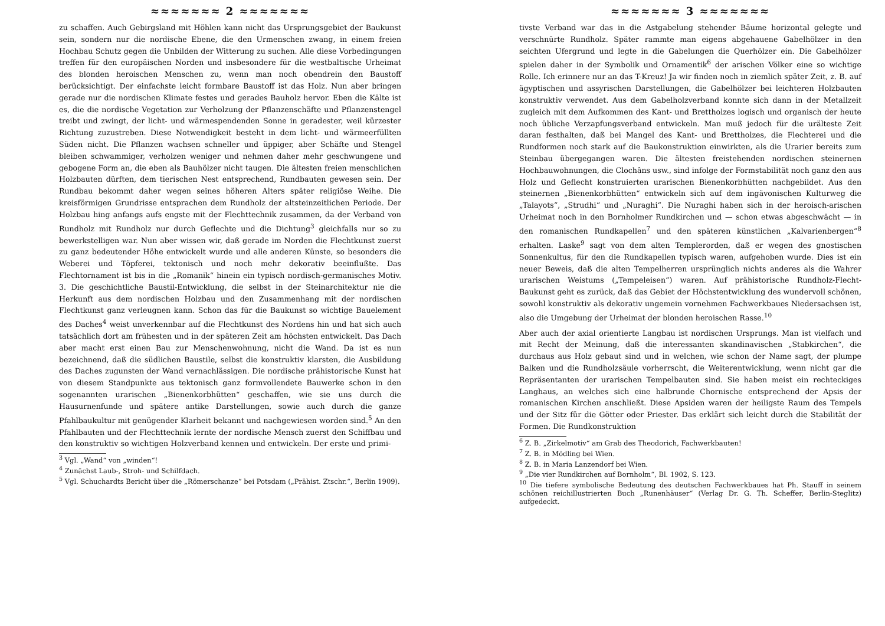≈≈≈≈≈≈≈ 2 ≈≈≈≈≈≈≈
zu schaffen. Auch Gebirgsland mit Höhlen kann nicht das Ursprungsgebiet der Baukunst sein, sondern nur die nordische Ebene, die den Urmenschen zwang, in einem freien Hochbau Schutz gegen die Unbilden der Witterung zu suchen. Alle diese Vorbedingungen treffen für den europäischen Norden und insbesondere für die westbaltische Urheimat des blonden heroischen Menschen zu, wenn man noch obendrein den Baustoff berücksichtigt. Der einfachste leicht formbare Baustoff ist das Holz. Nun aber bringen gerade nur die nordischen Klimate festes und gerades Bauholz hervor. Eben die Kälte ist es, die die nordische Vegetation zur Verholzung der Pflanzenschäfte und Pflanzenstengel treibt und zwingt, der licht- und wärmespendenden Sonne in geradester, weil kürzester Richtung zuzustreben. Diese Notwendigkeit besteht in dem licht- und wärmeerfüllten Süden nicht. Die Pflanzen wachsen schneller und üppiger, aber Schäfte und Stengel bleiben schwammiger, verholzen weniger und nehmen daher mehr geschwungene und gebogene Form an, die eben als Bauhölzer nicht taugen. Die ältesten freien menschlichen Holzbauten dürften, dem tierischen Nest entsprechend, Rundbauten gewesen sein. Der Rundbau bekommt daher wegen seines höheren Alters später religiöse Weihe. Die kreisförmigen Grundrisse entsprachen dem Rundholz der altsteinzeitlichen Periode. Der Holzbau hing anfangs aufs engste mit der Flechttechnik zusammen, da der Verband von Rundholz mit Rundholz nur durch Geflechte und die Dichtung<sup>3</sup> gleichfalls nur so zu bewerkstelligen war. Nun aber wissen wir, daß gerade im Norden die Flechtkunst zuerst zu ganz bedeutender Höhe entwickelt wurde und alle anderen Künste, so besonders die Weberei und Töpferei, tektonisch und noch mehr dekorativ beeinflußte. Das Flechtornament ist bis in die „Romanik“ hinein ein typisch nordisch-germanisches Motiv. 3. Die geschichtliche Baustil-Entwicklung, die selbst in der Steinarchitektur nie die Herkunft aus dem nordischen Holzbau und den Zusammenhang mit der nordischen Flechtkunst ganz verleugnen kann. Schon das für die Baukunst so wichtige Bauelement des Daches<sup>4</sup> weist unverkennbar auf die Flechtkunst des Nordens hin und hat sich auch tatsächlich dort am frühesten und in der späteren Zeit am höchsten entwickelt. Das Dach aber macht erst einen Bau zur Menschenwohnung, nicht die Wand. Da ist es nun bezeichnend, daß die südlichen Baustile, selbst die konstruktiv klarsten, die Ausbildung des Daches zugunsten der Wand vernachlässigen. Die nordische prähistorische Kunst hat von diesem Standpunkte aus tektonisch ganz formvollendete Bauwerke schon in den sogenannten urarischen „Bienenkorbhütten“ geschaffen, wie sie uns durch die Hausurnenfunde und spätere antike Darstellungen, sowie auch durch die ganze Pfahlbaukultur mit genügender Klarheit bekannt und nachgewiesen worden sind.<sup>5</sup> An den Pfahlbauten und der Flechttechnik lernte der nordische Mensch zuerst den Schiffbau und den konstruktiv so wichtigen Holzverband kennen und entwickeln. Der erste und primi-
<sup>3</sup> Vgl. „Wand“ von „winden“!
<sup>4</sup> Zunächst Laub-, Stroh- und Schilfdach.
<sup>5</sup> Vgl. Schuchardts Bericht über die „Römerschanze“ bei Potsdam („Prähist. Ztschr.“, Berlin 1909).
≈≈≈≈≈≈≈ 3 ≈≈≈≈≈≈≈
tivste Verband war das in die Astgabelung stehender Bäume horizontal gelegte und verschnürte Rundholz. Später rammte man eigens abgehauene Gabelhölzer in den seichten Ufergrund und legte in die Gabelungen die Querhölzer ein. Die Gabelhölzer spielen daher in der Symbolik und Ornamentik<sup>6</sup> der arischen Völker eine so wichtige Rolle. Ich erinnere nur an das T-Kreuz! Ja wir finden noch in ziemlich später Zeit, z. B. auf ägyptischen und assyrischen Darstellungen, die Gabelhölzer bei leichteren Holzbauten konstruktiv verwendet. Aus dem Gabelholzverband konnte sich dann in der Metallzeit zugleich mit dem Aufkommen des Kant- und Brettholzes logisch und organisch der heute noch übliche Verzapfungsverband entwickeln. Man muß jedoch für die urälteste Zeit daran festhalten, daß bei Mangel des Kant- und Brettholzes, die Flechterei und die Rundformen noch stark auf die Baukonstruktion einwirkten, als die Urarier bereits zum Steinbau übergegangen waren. Die ältesten freistehenden nordischen steinernen Hochbauwohnungen, die Clochâns usw., sind infolge der Formstabilität noch ganz den aus Holz und Geflecht konstruierten urarischen Bienenkorbhütten nachgebildet. Aus den steinernen „Bienenkorbhütten“ entwickeln sich auf dem ingävonischen Kulturweg die „Talayots“, „Strudhi“ und „Nuraghi“. Die Nuraghi haben sich in der heroisch-arischen Urheimat noch in den Bornholmer Rundkirchen und — schon etwas abgeschwächt — in den romanischen Rundkapellen<sup>7</sup> und den späteren künstlichen „Kalvarienbergen“<sup>8</sup> erhalten. Laske<sup>9</sup> sagt von dem alten Templerorden, daß er wegen des gnostischen Sonnenkultus, für den die Rundkapellen typisch waren, aufgehoben wurde. Dies ist ein neuer Beweis, daß die alten Tempelherren ursprünglich nichts anderes als die Wahrer urarischen Weistums („Tempeleisen“) waren. Auf prähistorische Rundholz-Flecht-Baukunst geht es zurück, daß das Gebiet der Höchstentwicklung des wundervoll schönen, sowohl konstruktiv als dekorativ ungemein vornehmen Fachwerkbaues Niedersachsen ist, also die Umgebung der Urheimat der blonden heroischen Rasse.<sup>10</sup>
Aber auch der axial orientierte Langbau ist nordischen Ursprungs. Man ist vielfach und mit Recht der Meinung, daß die interessanten skandinavischen „Stabkirchen“, die durchaus aus Holz gebaut sind und in welchen, wie schon der Name sagt, der plumpe Balken und die Rundholzsäule vorherrscht, die Weiterentwicklung, wenn nicht gar die Repräsentanten der urarischen Tempelbauten sind. Sie haben meist ein rechteckiges Langhaus, an welches sich eine halbrunde Chornische entsprechend der Apsis der romanischen Kirchen anschließt. Diese Apsiden waren der heiligste Raum des Tempels und der Sitz für die Götter oder Priester. Das erklärt sich leicht durch die Stabilität der Formen. Die Rundkonstruktion
<sup>6</sup> Z. B. „Zirkelmotiv“ am Grab des Theodorich, Fachwerkbauten!
<sup>7</sup> Z. B. in Mödling bei Wien.
<sup>8</sup> Z. B. in Maria Lanzendorf bei Wien.
<sup>9</sup> „Die vier Rundkirchen auf Bornholm“, Bl. 1902, S. 123.
<sup>10</sup> Die tiefere symbolische Bedeutung des deutschen Fachwerkbaues hat Ph. Stauff in seinem schönen reichillustrierten Buch „Runenhäuser“ (Verlag Dr. G. Th. Scheffer, Berlin-Steglitz) aufgedeckt.